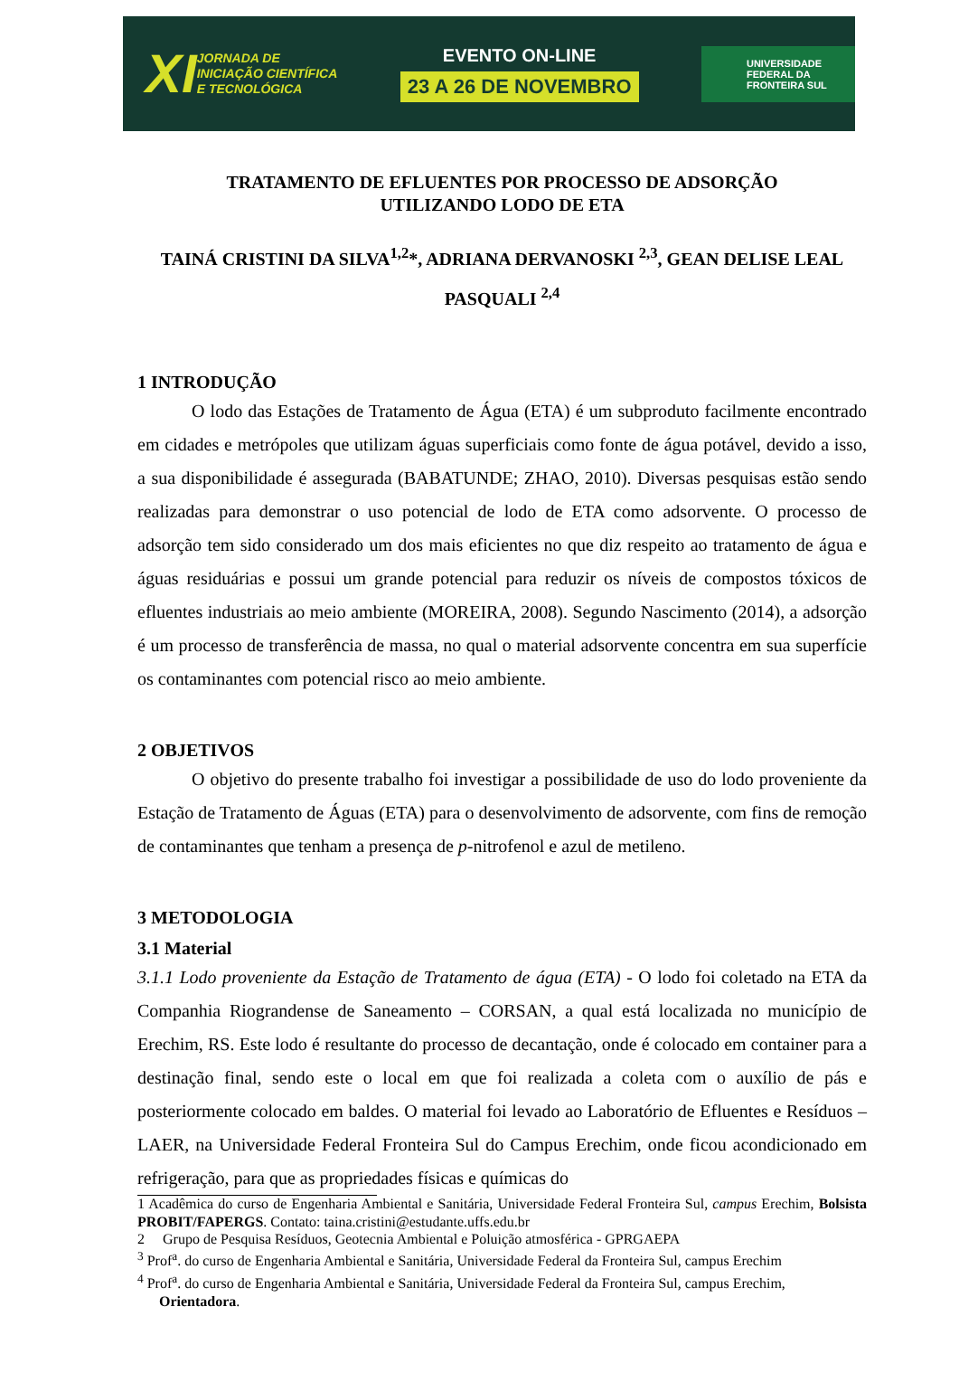XI JORNADA DE
INICIAÇÃO CIENTÍFICA
E TECNOLÓGICA
EVENTO ON-LINE
23 A 26 DE NOVEMBRO
UNIVERSIDADE
FEDERAL DA
FRONTEIRA SUL
TRATAMENTO DE EFLUENTES POR PROCESSO DE ADSORÇÃO
UTILIZANDO LODO DE ETA
TAINÁ CRISTINI DA SILVA<sup>1,2</sup>*, ADRIANA DERVANOSKI <sup>2,3</sup>, GEAN DELISE LEAL PASQUALI <sup>2,4</sup>
1 INTRODUÇÃO
O lodo das Estações de Tratamento de Água (ETA) é um subproduto facilmente encontrado em cidades e metrópoles que utilizam águas superficiais como fonte de água potável, devido a isso, a sua disponibilidade é assegurada (BABATUNDE; ZHAO, 2010). Diversas pesquisas estão sendo realizadas para demonstrar o uso potencial de lodo de ETA como adsorvente. O processo de adsorção tem sido considerado um dos mais eficientes no que diz respeito ao tratamento de água e águas residuárias e possui um grande potencial para reduzir os níveis de compostos tóxicos de efluentes industriais ao meio ambiente (MOREIRA, 2008). Segundo Nascimento (2014), a adsorção é um processo de transferência de massa, no qual o material adsorvente concentra em sua superfície os contaminantes com potencial risco ao meio ambiente.
2 OBJETIVOS
O objetivo do presente trabalho foi investigar a possibilidade de uso do lodo proveniente da Estação de Tratamento de Águas (ETA) para o desenvolvimento de adsorvente, com fins de remoção de contaminantes que tenham a presença de p-nitrofenol e azul de metileno.
3 METODOLOGIA
3.1 Material
3.1.1 Lodo proveniente da Estação de Tratamento de água (ETA) - O lodo foi coletado na ETA da Companhia Riograndense de Saneamento – CORSAN, a qual está localizada no município de Erechim, RS. Este lodo é resultante do processo de decantação, onde é colocado em container para a destinação final, sendo este o local em que foi realizada a coleta com o auxílio de pás e posteriormente colocado em baldes. O material foi levado ao Laboratório de Efluentes e Resíduos – LAER, na Universidade Federal Fronteira Sul do Campus Erechim, onde ficou acondicionado em refrigeração, para que as propriedades físicas e químicas do
1 Acadêmica do curso de Engenharia Ambiental e Sanitária, Universidade Federal Fronteira Sul, campus Erechim, Bolsista PROBIT/FAPERGS. Contato: taina.cristini@estudante.uffs.edu.br
2 Grupo de Pesquisa Resíduos, Geotecnia Ambiental e Poluição atmosférica - GPRGAEPA
<sup>3</sup> Prof<sup>a</sup>. do curso de Engenharia Ambiental e Sanitária, Universidade Federal da Fronteira Sul, campus Erechim
<sup>4</sup> Prof<sup>a</sup>. do curso de Engenharia Ambiental e Sanitária, Universidade Federal da Fronteira Sul, campus Erechim,
Orientadora.